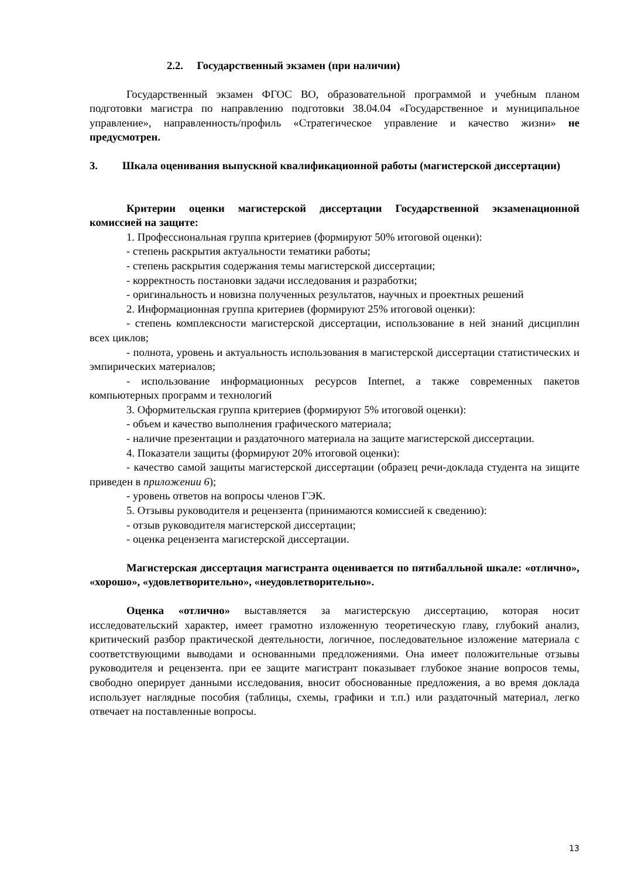2.2. Государственный экзамен (при наличии)
Государственный экзамен ФГОС ВО, образовательной программой и учебным планом подготовки магистра по направлению подготовки 38.04.04 «Государственное и муниципальное управление», направленность/профиль «Стратегическое управление и качество жизни» не предусмотрен.
3. Шкала оценивания выпускной квалификационной работы (магистерской диссертации)
Критерии оценки магистерской диссертации Государственной экзаменационной комиссией на защите:
1. Профессиональная группа критериев (формируют 50% итоговой оценки):
- степень раскрытия актуальности тематики работы;
- степень раскрытия содержания темы магистерской диссертации;
- корректность постановки задачи исследования и разработки;
- оригинальность и новизна полученных результатов, научных и проектных решений
2. Информационная группа критериев (формируют 25% итоговой оценки):
- степень комплексности магистерской диссертации, использование в ней знаний дисциплин всех циклов;
- полнота, уровень и актуальность использования в магистерской диссертации статистических и эмпирических материалов;
- использование информационных ресурсов Internet, а также современных пакетов компьютерных программ и технологий
3. Оформительская группа критериев (формируют 5% итоговой оценки):
- объем и качество выполнения графического материала;
- наличие презентации и раздаточного материала на защите магистерской диссертации.
4. Показатели защиты (формируют 20% итоговой оценки):
- качество самой защиты магистерской диссертации (образец речи-доклада студента на зищите приведен в приложении 6);
- уровень ответов на вопросы членов ГЭК.
5. Отзывы руководителя и рецензента (принимаются комиссией к сведению):
- отзыв руководителя магистерской диссертации;
- оценка рецензента магистерской диссертации.
Магистерская диссертация магистранта оценивается по пятибалльной шкале: «отлично», «хорошо», «удовлетворительно», «неудовлетворительно».
Оценка «отлично» выставляется за магистерскую диссертацию, которая носит исследовательский характер, имеет грамотно изложенную теоретическую главу, глубокий анализ, критический разбор практической деятельности, логичное, последовательное изложение материала с соответствующими выводами и основанными предложениями. Она имеет положительные отзывы руководителя и рецензента. при ее защите магистрант показывает глубокое знание вопросов темы, свободно оперирует данными исследования, вносит обоснованные предложения, а во время доклада использует наглядные пособия (таблицы, схемы, графики и т.п.) или раздаточный материал, легко отвечает на поставленные вопросы.
13